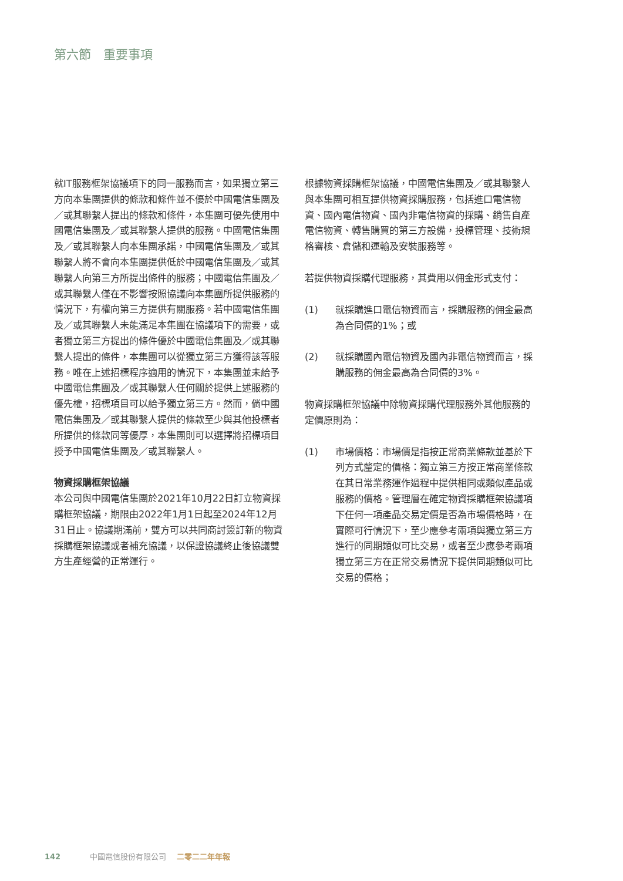第六節　重要事項
就IT服務框架協議項下的同一服務而言，如果獨立第三方向本集團提供的條款和條件並不優於中國電信集團及／或其聯繫人提出的條款和條件，本集團可優先使用中國電信集團及／或其聯繫人提供的服務。中國電信集團及／或其聯繫人向本集團承諾，中國電信集團及／或其聯繫人將不會向本集團提供低於中國電信集團及／或其聯繫人向第三方所提出條件的服務；中國電信集團及／或其聯繫人僅在不影響按照協議向本集團所提供服務的情況下，有權向第三方提供有關服務。若中國電信集團及／或其聯繫人未能滿足本集團在協議項下的需要，或者獨立第三方提出的條件優於中國電信集團及／或其聯繫人提出的條件，本集團可以從獨立第三方獲得該等服務。唯在上述招標程序適用的情況下，本集團並未給予中國電信集團及／或其聯繫人任何關於提供上述服務的優先權，招標項目可以給予獨立第三方。然而，倘中國電信集團及／或其聯繫人提供的條款至少與其他投標者所提供的條款同等優厚，本集團則可以選擇將招標項目授予中國電信集團及／或其聯繫人。
物資採購框架協議
本公司與中國電信集團於2021年10月22日訂立物資採購框架協議，期限由2022年1月1日起至2024年12月31日止。協議期滿前，雙方可以共同商討簽訂新的物資採購框架協議或者補充協議，以保證協議終止後協議雙方生產經營的正常運行。
根據物資採購框架協議，中國電信集團及／或其聯繫人與本集團可相互提供物資採購服務，包括進口電信物資、國內電信物資、國內非電信物資的採購、銷售自產電信物資、轉售購買的第三方設備，投標管理、技術規格審核、倉儲和運輸及安裝服務等。
若提供物資採購代理服務，其費用以佣金形式支付：
(1) 就採購進口電信物資而言，採購服務的佣金最高為合同價的1%；或
(2) 就採購國內電信物資及國內非電信物資而言，採購服務的佣金最高為合同價的3%。
物資採購框架協議中除物資採購代理服務外其他服務的定價原則為：
(1) 市場價格：市場價是指按正常商業條款並基於下列方式釐定的價格：獨立第三方按正常商業條款在其日常業務運作過程中提供相同或類似產品或服務的價格。管理層在確定物資採購框架協議項下任何一項產品交易定價是否為市場價格時，在實際可行情況下，至少應參考兩項與獨立第三方進行的同期類似可比交易，或者至少應參考兩項獨立第三方在正常交易情況下提供同期類似可比交易的價格；
142 中國電信股份有限公司 二零二二年年報